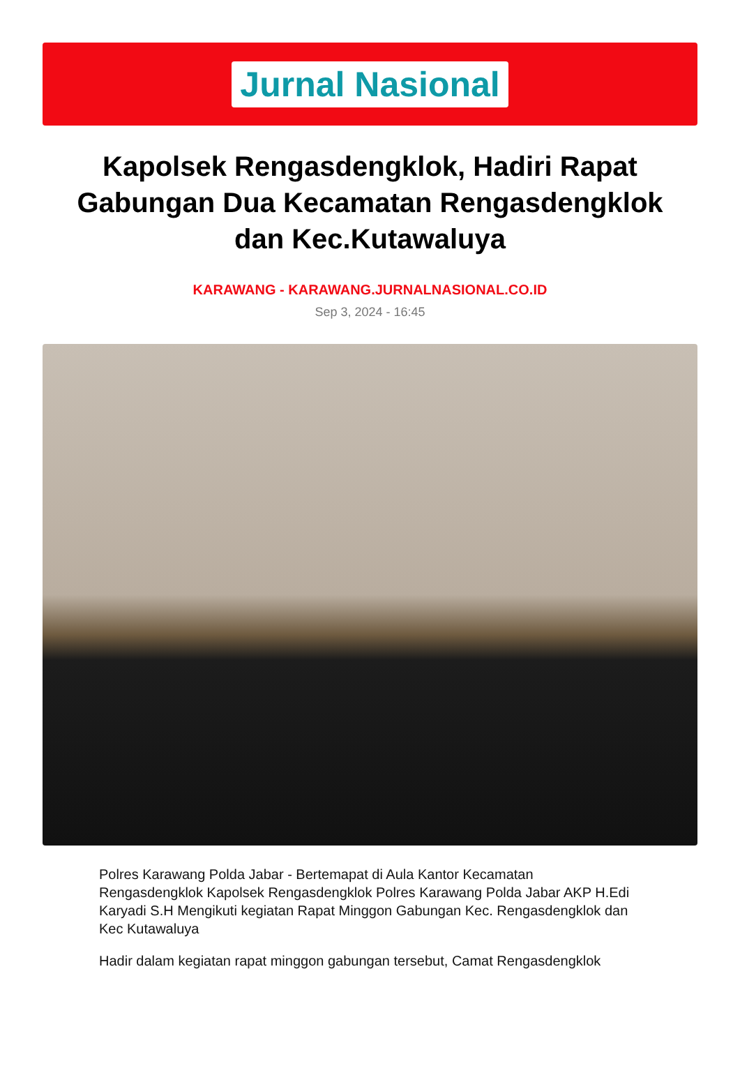Jurnal Nasional
Kapolsek Rengasdengklok, Hadiri Rapat Gabungan Dua Kecamatan Rengasdengklok dan Kec.Kutawaluya
KARAWANG - KARAWANG.JURNALNASIONAL.CO.ID
Sep 3, 2024 - 16:45
Polres Karawang Polda Jabar - Bertemapat di Aula Kantor Kecamatan Rengasdengklok Kapolsek Rengasdengklok Polres Karawang Polda Jabar AKP H.Edi Karyadi S.H Mengikuti kegiatan Rapat Minggon Gabungan Kec. Rengasdengklok dan Kec Kutawaluya
Hadir dalam kegiatan rapat minggon gabungan tersebut, Camat Rengasdengklok